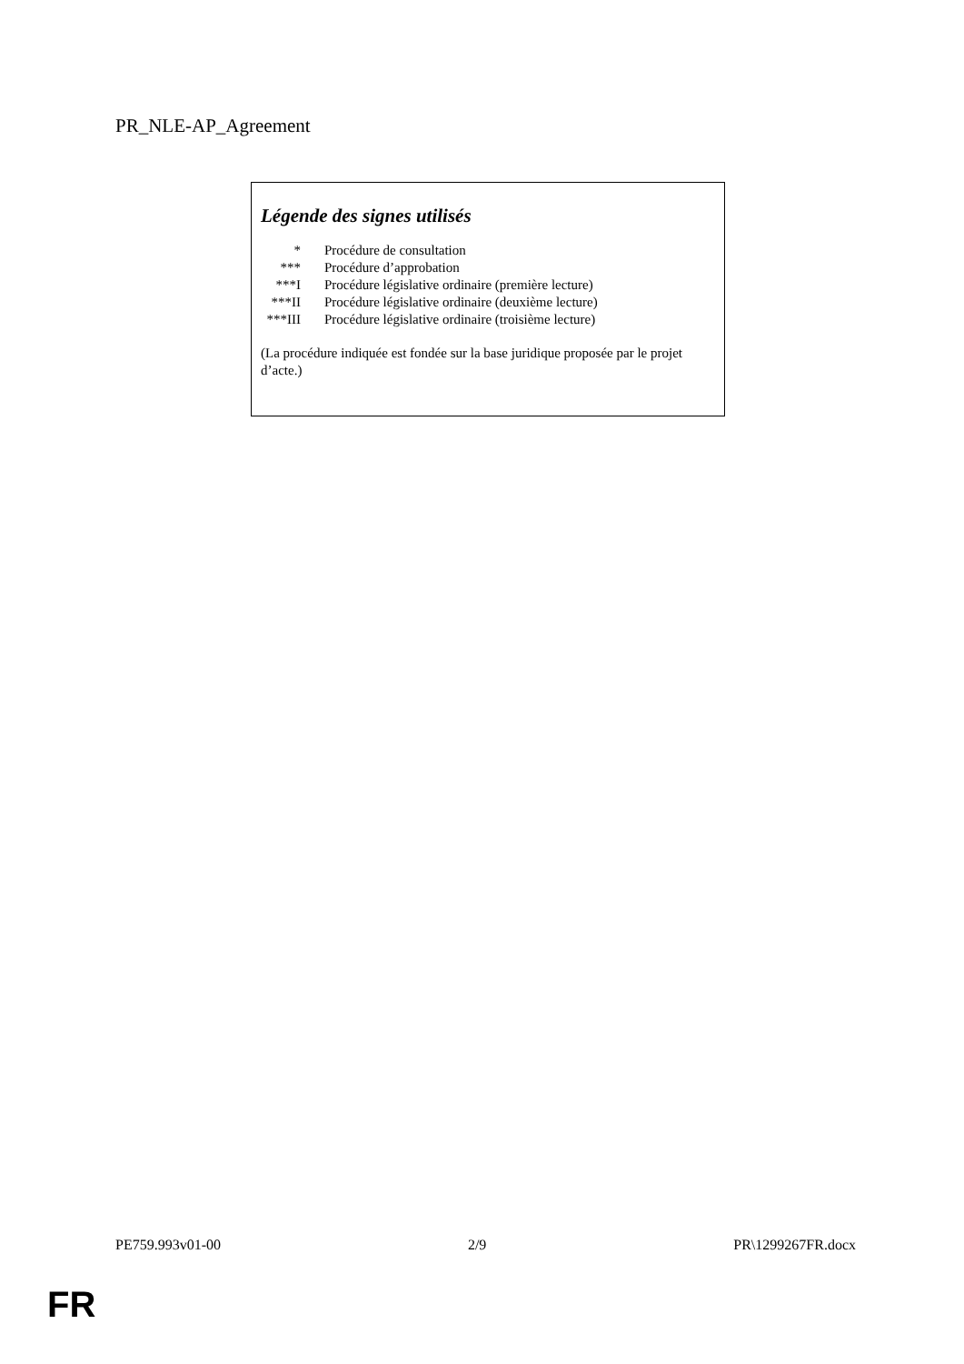PR_NLE-AP_Agreement
Légende des signes utilisés
| * | Procédure de consultation |
| *** | Procédure d’approbation |
| ***I | Procédure législative ordinaire (première lecture) |
| ***II | Procédure législative ordinaire (deuxième lecture) |
| ***III | Procédure législative ordinaire (troisième lecture) |
(La procédure indiquée est fondée sur la base juridique proposée par le projet d’acte.)
PE759.993v01-00 2/9 PR\1299267FR.docx
FR